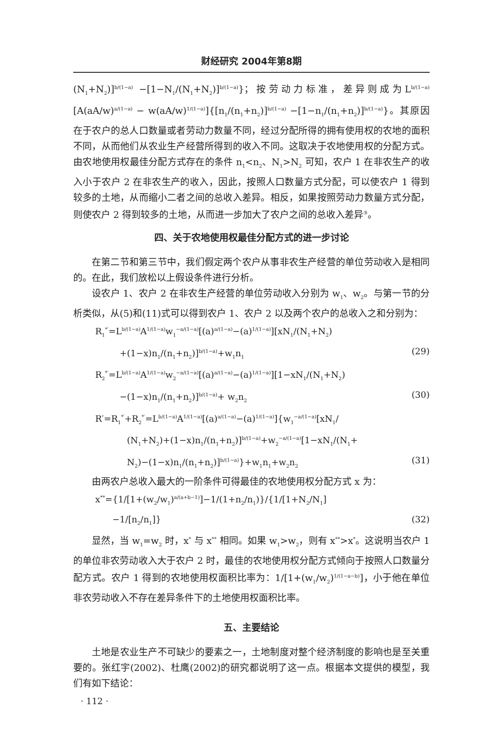财经研究 2004年第8期
(N<sub>1</sub>+N<sub>2</sub>)]<sup>b/(1−a)</sup> −[1−N<sub>1</sub>/(N<sub>1</sub>+N<sub>2</sub>)]<sup>b/(1−a)</sup>}；按劳动力标准，差异则成为L<sup>b/(1−a)</sup>[A(aA/w)<sup>a/(1−a)</sup> − w(aA/w)<sup>1/(1−a)</sup>]{[n<sub>1</sub>/(n<sub>1</sub>+n<sub>2</sub>)]<sup>b/(1−a)</sup> −[1−n<sub>1</sub>/(n<sub>1</sub>+n<sub>2</sub>)]<sup>b/(1−a)</sup>}。其原因在于农户的总人口数量或者劳动力数量不同，经过分配所得的拥有使用权的农地的面积不同，从而他们从农业生产经营所得到的收入不同。这取决于农地使用权的分配方式。由农地使用权最佳分配方式存在的条件 n<sub>1</sub><n<sub>2</sub>、N<sub>1</sub>>N<sub>2</sub> 可知，农户 1 在非农生产的收入小于农户 2 在非农生产的收入，因此，按照人口数量方式分配，可以使农户 1 得到较多的土地，从而缩小二者之间的总收入差异。相反，如果按照劳动力数量方式分配，则使农户 2 得到较多的土地，从而进一步加大了农户之间的总收入差异<sup>③</sup>。
四、关于农地使用权最佳分配方式的进一步讨论
在第二节和第三节中，我们假定两个农户从事非农生产经营的单位劳动收入是相同的。在此，我们放松以上假设条件进行分析。
设农户 1、农户 2 在非农生产经营的单位劳动收入分别为 w<sub>1</sub>、w<sub>2</sub>。与第一节的分析类似，从(5)和(11)式可以得到农户 1、农户 2 以及两个农户的总收入之和分别为：
R<sub>1</sub><sup>*′</sup>=L<sup>b/(1−a)</sup>A<sup>1/(1−a)</sup>w<sub>1</sub><sup>−a/(1−a)</sup>[(a)<sup>a/(1−a)</sup>−(a)<sup>1/(1−a)</sup>][xN<sub>1</sub>/(N<sub>1</sub>+N<sub>2</sub>)
+(1−x)n<sub>1</sub>/(n<sub>1</sub>+n<sub>2</sub>)]<sup>b/(1−a)</sup>+w<sub>1</sub>n<sub>1</sub> (29)
R<sub>2</sub><sup>*′</sup>=L<sup>b/(1−a)</sup>A<sup>1/(1−a)</sup>w<sub>2</sub><sup>−a/(1−a)</sup>[(a)<sup>a/(1−a)</sup>−(a)<sup>1/(1−a)</sup>][1−xN<sub>1</sub>/(N<sub>1</sub>+N<sub>2</sub>)
−(1−x)n<sub>1</sub>/(n<sub>1</sub>+n<sub>2</sub>)]<sup>b/(1−a)</sup>+ w<sub>2</sub>n<sub>2</sub> (30)
R′=R<sub>1</sub><sup>*′</sup>+R<sub>2</sub><sup>*′</sup>=L<sup>b/(1−a)</sup>A<sup>1/(1−a)</sup>[(a)<sup>a/(1−a)</sup>−(a)<sup>1/(1−a)</sup>]{w<sub>1</sub><sup>−a/(1−a)</sup>[xN<sub>1</sub>/
(N<sub>1</sub>+N<sub>2</sub>)+(1−x)n<sub>1</sub>/(n<sub>1</sub>+n<sub>2</sub>)]<sup>b/(1−a)</sup>+w<sub>2</sub><sup>−a/(1−a)</sup>[1−xN<sub>1</sub>/(N<sub>1</sub>+
N<sub>2</sub>)−(1−x)n<sub>1</sub>/(n<sub>1</sub>+n<sub>2</sub>)]<sup>b/(1−a)</sup>}+w<sub>1</sub>n<sub>1</sub>+w<sub>2</sub>n<sub>2</sub> (31)
由两农户总收入最大的一阶条件可得最佳的农地使用权分配方式 x 为：
x<sup>**</sup>={1/[1+(w<sub>2</sub>/w<sub>1</sub>)<sup>a/(a+b−1)</sup>]−1/(1+n<sub>2</sub>/n<sub>1</sub>)}/{1/[1+N<sub>2</sub>/N<sub>1</sub>]
−1/[n<sub>2</sub>/n<sub>1</sub>]} (32)
显然，当 w<sub>1</sub>=w<sub>2</sub> 时，x<sup>*</sup> 与 x<sup>**</sup> 相同。如果 w<sub>1</sub>>w<sub>2</sub>，则有 x<sup>**</sup>>x<sup>*</sup>。这说明当农户 1 的单位非农劳动收入大于农户 2 时，最佳的农地使用权分配方式倾向于按照人口数量分配方式。农户 1 得到的农地使用权面积比率为：1/[1+(w<sub>1</sub>/w<sub>2</sub>)<sup>1/(1−a−b)</sup>]，小于他在单位非农劳动收入不存在差异条件下的土地使用权面积比率。
五、主要结论
土地是农业生产不可缺少的要素之一，土地制度对整个经济制度的影响也是至关重要的。张红宇(2002)、杜鹰(2002)的研究都说明了这一点。根据本文提供的模型，我们有如下结论：
· 112 ·